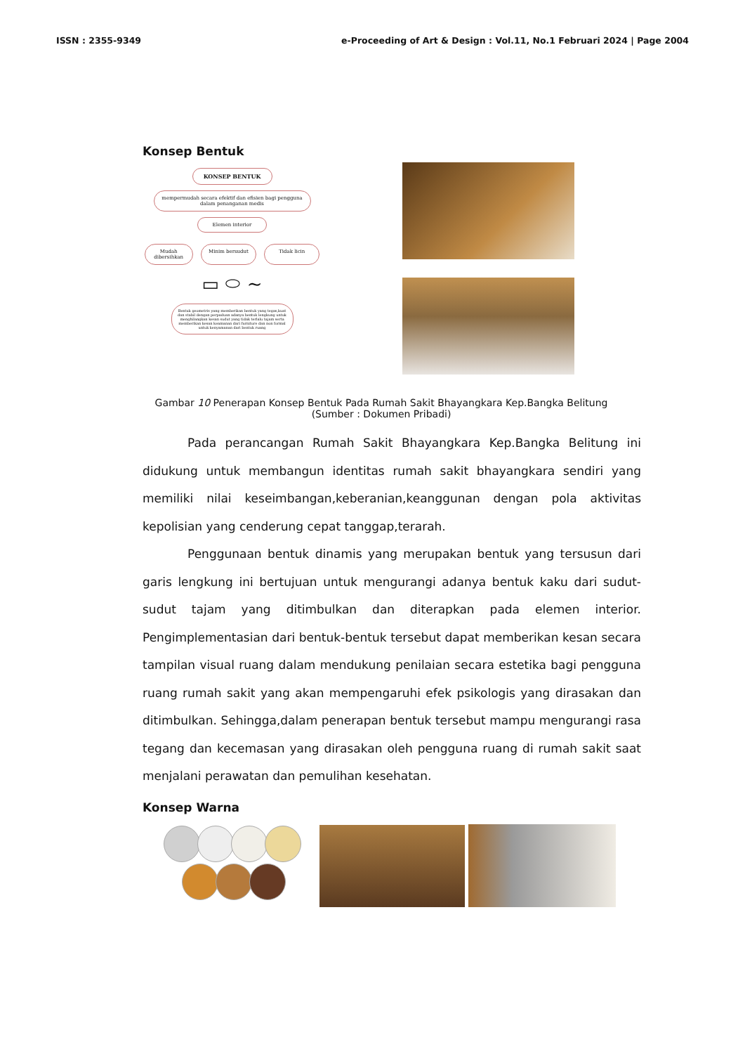ISSN : 2355-9349 e-Proceeding of Art & Design : Vol.11, No.1 Februari 2024 | Page 2004
Konsep Bentuk
KONSEP BENTUK
mempermudah secara efektif dan efisien bagi pengguna dalam penanganan medis
Elemen interior
Mudah dibersihkan
Minim bersudut Tidak licin
▭ ⬭ ∼
Bentuk geometris yang memberikan bentuk yang tegas,kuat dan stabil dengan perpaduan adanya bentuk lengkung untuk menghilangkan kesan sudut yang tidak terlalu tajam serta memberikan kesan keamanan dari furniture dan non formal untuk kenyamanan dari bentuk ruang
Gambar 10 Penerapan Konsep Bentuk Pada Rumah Sakit Bhayangkara Kep.Bangka Belitung
(Sumber : Dokumen Pribadi)
Pada perancangan Rumah Sakit Bhayangkara Kep.Bangka Belitung ini didukung untuk membangun identitas rumah sakit bhayangkara sendiri yang memiliki nilai keseimbangan,keberanian,keanggunan dengan pola aktivitas kepolisian yang cenderung cepat tanggap,terarah.
Penggunaan bentuk dinamis yang merupakan bentuk yang tersusun dari garis lengkung ini bertujuan untuk mengurangi adanya bentuk kaku dari sudut-sudut tajam yang ditimbulkan dan diterapkan pada elemen interior. Pengimplementasian dari bentuk-bentuk tersebut dapat memberikan kesan secara tampilan visual ruang dalam mendukung penilaian secara estetika bagi pengguna ruang rumah sakit yang akan mempengaruhi efek psikologis yang dirasakan dan ditimbulkan. Sehingga,dalam penerapan bentuk tersebut mampu mengurangi rasa tegang dan kecemasan yang dirasakan oleh pengguna ruang di rumah sakit saat menjalani perawatan dan pemulihan kesehatan.
Konsep Warna